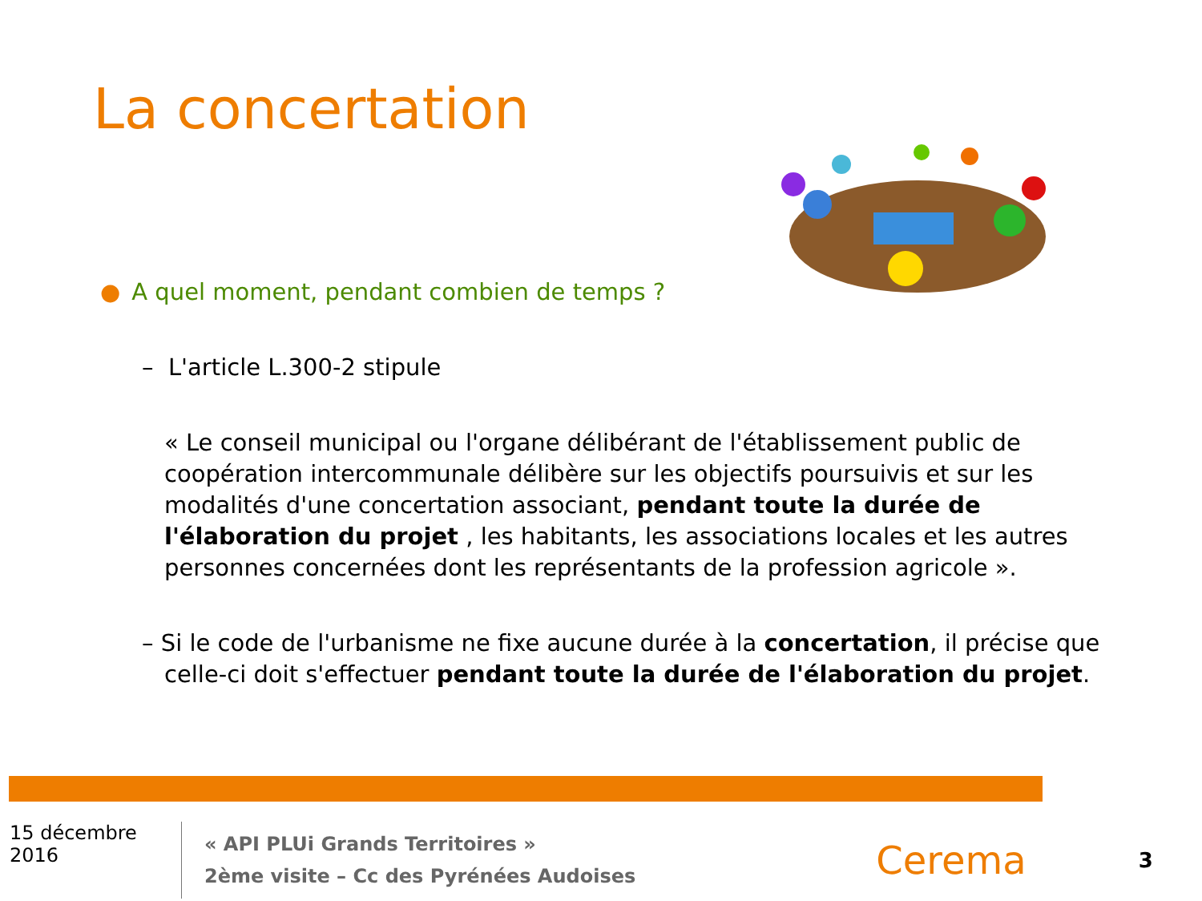La concertation
● A quel moment, pendant combien de temps ?
– L'article L.300-2 stipule
« Le conseil municipal ou l'organe délibérant de l'établissement public de coopération intercommunale délibère sur les objectifs poursuivis et sur les modalités d'une concertation associant, pendant toute la durée de l'élaboration du projet , les habitants, les associations locales et les autres personnes concernées dont les représentants de la profession agricole ».
– Si le code de l'urbanisme ne fixe aucune durée à la concertation, il précise que celle-ci doit s'effectuer pendant toute la durée de l'élaboration du projet.
15 décembre 2016
« API PLUi Grands Territoires »
2ème visite – Cc des Pyrénées Audoises
Cerema
3